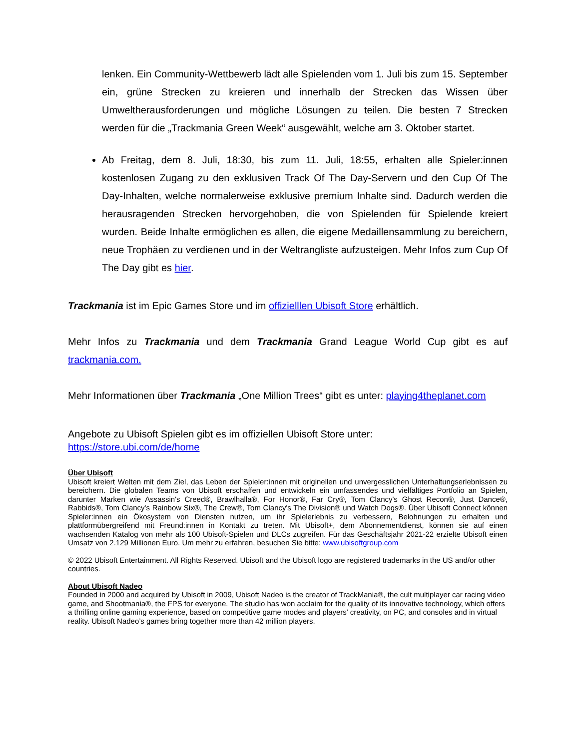lenken. Ein Community-Wettbewerb lädt alle Spielenden vom 1. Juli bis zum 15. September ein, grüne Strecken zu kreieren und innerhalb der Strecken das Wissen über Umweltherausforderungen und mögliche Lösungen zu teilen. Die besten 7 Strecken werden für die „Trackmania Green Week“ ausgewählt, welche am 3. Oktober startet.
Ab Freitag, dem 8. Juli, 18:30, bis zum 11. Juli, 18:55, erhalten alle Spieler:innen kostenlosen Zugang zu den exklusiven Track Of The Day-Servern und den Cup Of The Day-Inhalten, welche normalerweise exklusive premium Inhalte sind. Dadurch werden die herausragenden Strecken hervorgehoben, die von Spielenden für Spielende kreiert wurden. Beide Inhalte ermöglichen es allen, die eigene Medaillensammlung zu bereichern, neue Trophäen zu verdienen und in der Weltrangliste aufzusteigen. Mehr Infos zum Cup Of The Day gibt es hier.
Trackmania ist im Epic Games Store und im offizielllen Ubisoft Store erhältlich.
Mehr Infos zu Trackmania und dem Trackmania Grand League World Cup gibt es auf trackmania.com.
Mehr Informationen über Trackmania „One Million Trees“ gibt es unter: playing4theplanet.com
Angebote zu Ubisoft Spielen gibt es im offiziellen Ubisoft Store unter:
https://store.ubi.com/de/home
Über Ubisoft
Ubisoft kreiert Welten mit dem Ziel, das Leben der Spieler:innen mit originellen und unvergesslichen Unterhaltungserlebnissen zu bereichern. Die globalen Teams von Ubisoft erschaffen und entwickeln ein umfassendes und vielfältiges Portfolio an Spielen, darunter Marken wie Assassin's Creed®, Brawlhalla®, For Honor®, Far Cry®, Tom Clancy's Ghost Recon®, Just Dance®, Rabbids®, Tom Clancy's Rainbow Six®, The Crew®, Tom Clancy's The Division® und Watch Dogs®. Über Ubisoft Connect können Spieler:innen ein Ökosystem von Diensten nutzen, um ihr Spielerlebnis zu verbessern, Belohnungen zu erhalten und plattformübergreifend mit Freund:innen in Kontakt zu treten. Mit Ubisoft+, dem Abonnementdienst, können sie auf einen wachsenden Katalog von mehr als 100 Ubisoft-Spielen und DLCs zugreifen. Für das Geschäftsjahr 2021-22 erzielte Ubisoft einen Umsatz von 2.129 Millionen Euro. Um mehr zu erfahren, besuchen Sie bitte: www.ubisoftgroup.com
© 2022 Ubisoft Entertainment. All Rights Reserved. Ubisoft and the Ubisoft logo are registered trademarks in the US and/or other countries.
About Ubisoft Nadeo
Founded in 2000 and acquired by Ubisoft in 2009, Ubisoft Nadeo is the creator of TrackMania®, the cult multiplayer car racing video game, and Shootmania®, the FPS for everyone. The studio has won acclaim for the quality of its innovative technology, which offers a thrilling online gaming experience, based on competitive game modes and players’ creativity, on PC, and consoles and in virtual reality. Ubisoft Nadeo’s games bring together more than 42 million players.